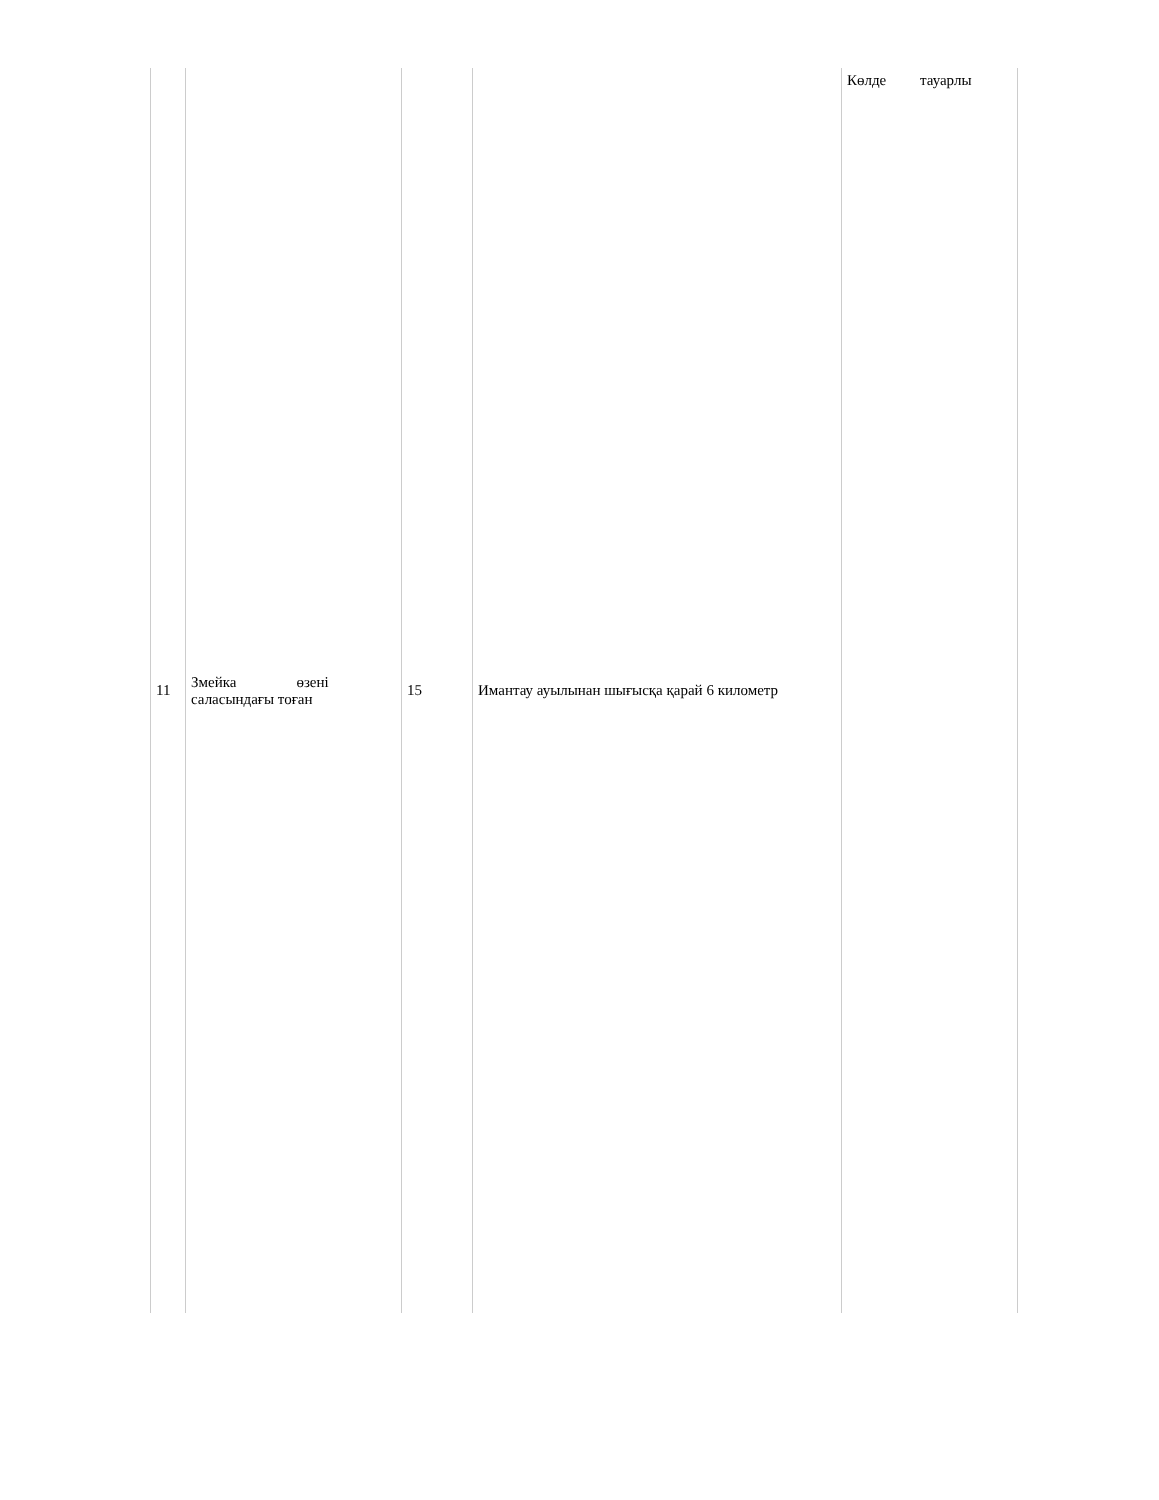| 11 | Змейка өзені саласындағы тоған | 15 | Имантау ауылынан шығысқа қарай 6 километр | Көлде тауарлы |